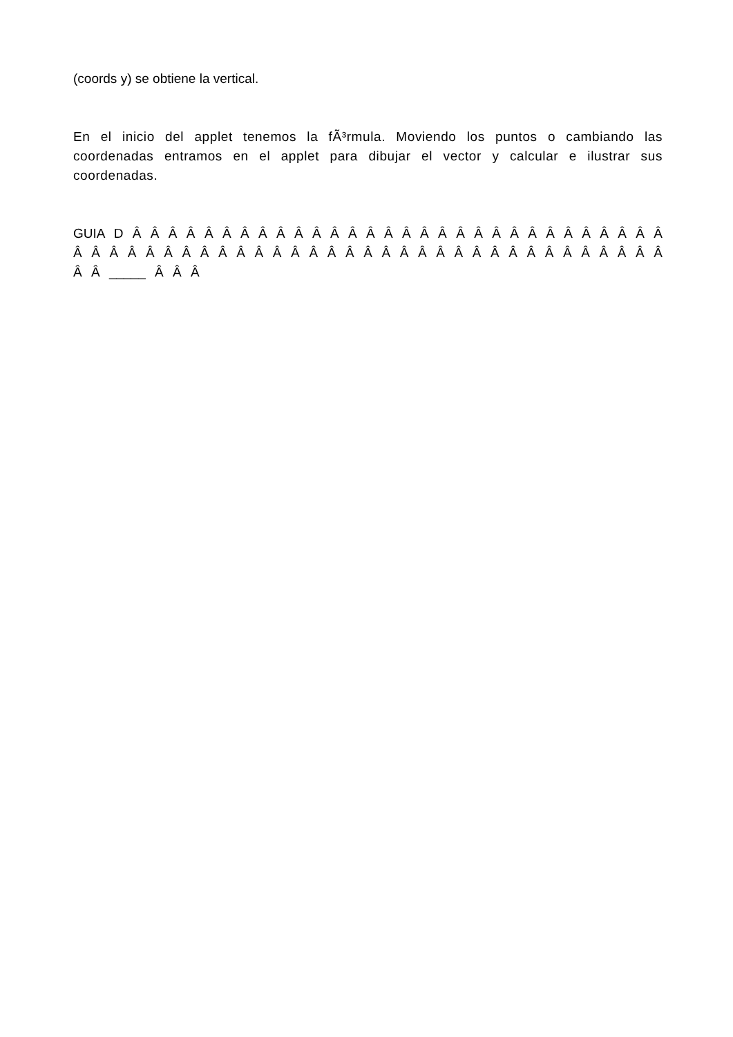(coords y) se obtiene la vertical.
En el inicio del applet tenemos la fÃ³rmula. Moviendo los puntos o cambiando las coordenadas entramos en el applet para dibujar el vector y calcular e ilustrar sus coordenadas.
GUIA D Â Â Â Â Â Â Â Â Â Â Â Â Â Â Â Â Â Â Â Â Â Â Â Â Â Â Â Â Â Â Â Â Â Â Â Â Â Â Â Â Â Â Â Â Â Â Â Â Â Â Â Â Â Â Â Â Â Â Â Â Â Â Â Â Â _____ Â Â Â